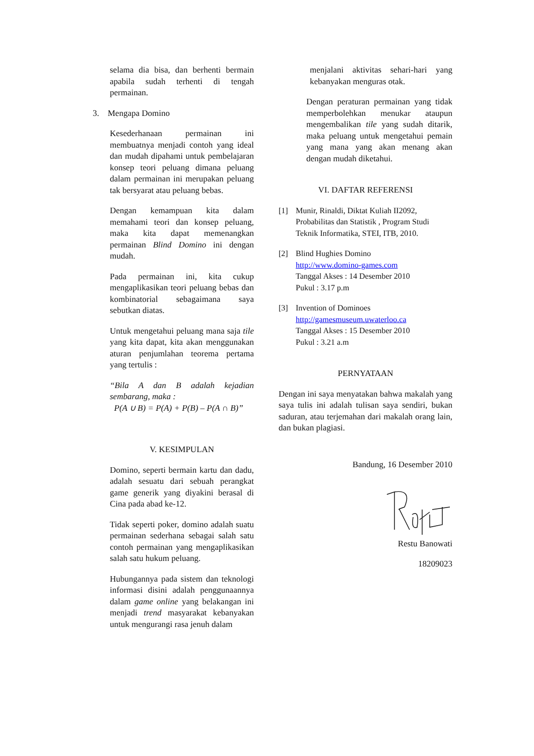selama dia bisa, dan berhenti bermain apabila sudah terhenti di tengah permainan.
3. Mengapa Domino
Kesederhanaan permainan ini membuatnya menjadi contoh yang ideal dan mudah dipahami untuk pembelajaran konsep teori peluang dimana peluang dalam permainan ini merupakan peluang tak bersyarat atau peluang bebas.
Dengan kemampuan kita dalam memahami teori dan konsep peluang, maka kita dapat memenangkan permainan Blind Domino ini dengan mudah.
Pada permainan ini, kita cukup mengaplikasikan teori peluang bebas dan kombinatorial sebagaimana saya sebutkan diatas.
Untuk mengetahui peluang mana saja tile yang kita dapat, kita akan menggunakan aturan penjumlahan teorema pertama yang tertulis :
“Bila A dan B adalah kejadian sembarang, maka :
P(A ∪ B) = P(A) + P(B) – P(A ∩ B)”
V. KESIMPULAN
Domino, seperti bermain kartu dan dadu, adalah sesuatu dari sebuah perangkat game generik yang diyakini berasal di Cina pada abad ke-12.
Tidak seperti poker, domino adalah suatu permainan sederhana sebagai salah satu contoh permainan yang mengaplikasikan salah satu hukum peluang.
Hubungannya pada sistem dan teknologi informasi disini adalah penggunaannya dalam game online yang belakangan ini menjadi trend masyarakat kebanyakan untuk mengurangi rasa jenuh dalam
menjalani aktivitas sehari-hari yang kebanyakan menguras otak.
Dengan peraturan permainan yang tidak memperbolehkan menukar ataupun mengembalikan tile yang sudah ditarik, maka peluang untuk mengetahui pemain yang mana yang akan menang akan dengan mudah diketahui.
VI. DAFTAR REFERENSI
[1] Munir, Rinaldi, Diktat Kuliah II2092, Probabilitas dan Statistik , Program Studi Teknik Informatika, STEI, ITB, 2010.
[2] Blind Hughies Domino
http://www.domino-games.com
Tanggal Akses : 14 Desember 2010
Pukul : 3.17 p.m
[3] Invention of Dominoes
http://gamesmuseum.uwaterloo.ca
Tanggal Akses : 15 Desember 2010
Pukul : 3.21 a.m
PERNYATAAN
Dengan ini saya menyatakan bahwa makalah yang saya tulis ini adalah tulisan saya sendiri, bukan saduran, atau terjemahan dari makalah orang lain, dan bukan plagiasi.
Bandung, 16 Desember 2010
Restu Banowati
18209023